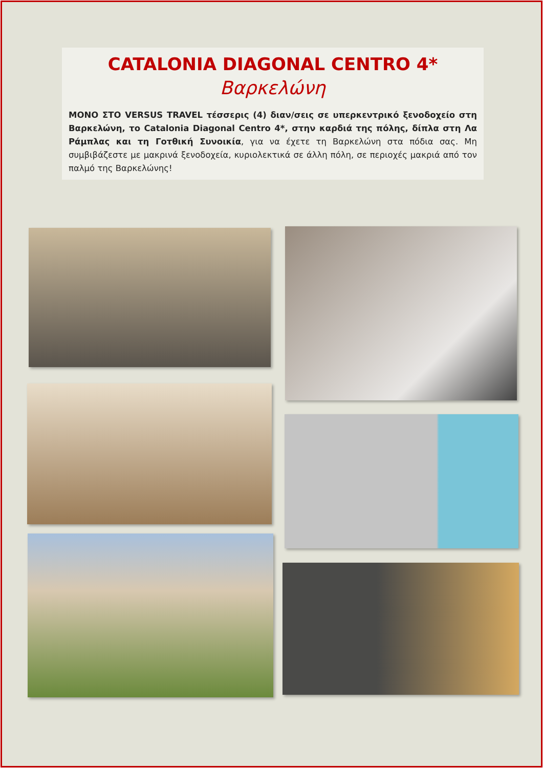CATALONIA DIAGONAL CENTRO 4*
Βαρκελώνη
ΜΟΝΟ ΣΤΟ VERSUS TRAVEL τέσσερις (4) διαν/σεις σε υπερκεντρικό ξενοδοχείο στη Βαρκελώνη, το Catalonia Diagonal Centro 4*, στην καρδιά της πόλης, δίπλα στη Λα Ράμπλας και τη Γοτθική Συνοικία, για να έχετε τη Βαρκελώνη στα πόδια σας. Μη συμβιβάζεστε με μακρινά ξενοδοχεία, κυριολεκτικά σε άλλη πόλη, σε περιοχές μακριά από τον παλμό της Βαρκελώνης!